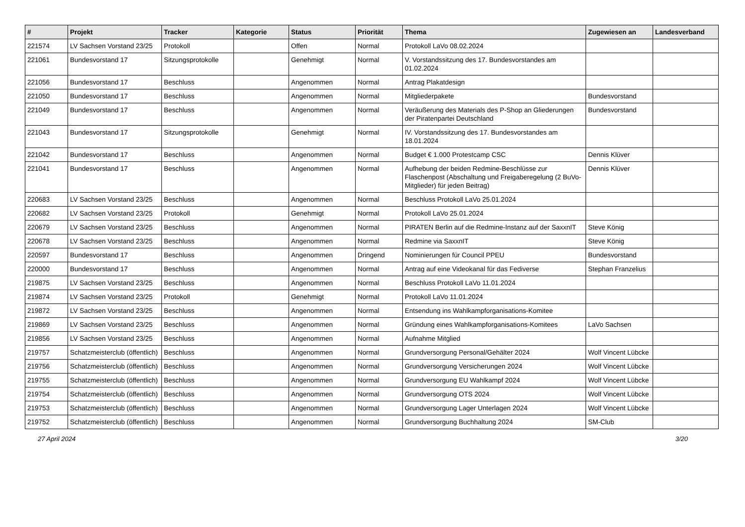| # | Projekt | Tracker | Kategorie | Status | Priorität | Thema | Zugewiesen an | Landesverband |
| --- | --- | --- | --- | --- | --- | --- | --- | --- |
| 221574 | LV Sachsen Vorstand 23/25 | Protokoll | | Offen | Normal | Protokoll LaVo 08.02.2024 | | |
| 221061 | Bundesvorstand 17 | Sitzungsprotokolle | | Genehmigt | Normal | V. Vorstandssitzung des 17. Bundesvorstandes am 01.02.2024 | | |
| 221056 | Bundesvorstand 17 | Beschluss | | Angenommen | Normal | Antrag Plakatdesign | | |
| 221050 | Bundesvorstand 17 | Beschluss | | Angenommen | Normal | Mitgliederpakete | Bundesvorstand | |
| 221049 | Bundesvorstand 17 | Beschluss | | Angenommen | Normal | Veräußerung des Materials des P-Shop an Gliederungen der Piratenpartei Deutschland | Bundesvorstand | |
| 221043 | Bundesvorstand 17 | Sitzungsprotokolle | | Genehmigt | Normal | IV. Vorstandssitzung des 17. Bundesvorstandes am 18.01.2024 | | |
| 221042 | Bundesvorstand 17 | Beschluss | | Angenommen | Normal | Budget € 1.000 Protestcamp CSC | Dennis Klüver | |
| 221041 | Bundesvorstand 17 | Beschluss | | Angenommen | Normal | Aufhebung der beiden Redmine-Beschlüsse zur Flaschenpost (Abschaltung und Freigaberegelung (2 BuVo-Mitglieder) für jeden Beitrag) | Dennis Klüver | |
| 220683 | LV Sachsen Vorstand 23/25 | Beschluss | | Angenommen | Normal | Beschluss Protokoll LaVo 25.01.2024 | | |
| 220682 | LV Sachsen Vorstand 23/25 | Protokoll | | Genehmigt | Normal | Protokoll LaVo 25.01.2024 | | |
| 220679 | LV Sachsen Vorstand 23/25 | Beschluss | | Angenommen | Normal | PIRATEN Berlin auf die Redmine-Instanz auf der SaxxnIT | Steve König | |
| 220678 | LV Sachsen Vorstand 23/25 | Beschluss | | Angenommen | Normal | Redmine via SaxxnIT | Steve König | |
| 220597 | Bundesvorstand 17 | Beschluss | | Angenommen | Dringend | Nominierungen für Council PPEU | Bundesvorstand | |
| 220000 | Bundesvorstand 17 | Beschluss | | Angenommen | Normal | Antrag auf eine Videokanal für das Fediverse | Stephan Franzelius | |
| 219875 | LV Sachsen Vorstand 23/25 | Beschluss | | Angenommen | Normal | Beschluss Protokoll LaVo 11.01.2024 | | |
| 219874 | LV Sachsen Vorstand 23/25 | Protokoll | | Genehmigt | Normal | Protokoll LaVo 11.01.2024 | | |
| 219872 | LV Sachsen Vorstand 23/25 | Beschluss | | Angenommen | Normal | Entsendung ins Wahlkampforganisations-Komitee | | |
| 219869 | LV Sachsen Vorstand 23/25 | Beschluss | | Angenommen | Normal | Gründung eines Wahlkampforganisations-Komitees | LaVo Sachsen | |
| 219856 | LV Sachsen Vorstand 23/25 | Beschluss | | Angenommen | Normal | Aufnahme Mitglied | | |
| 219757 | Schatzmeisterclub (öffentlich) | Beschluss | | Angenommen | Normal | Grundversorgung Personal/Gehälter 2024 | Wolf Vincent Lübcke | |
| 219756 | Schatzmeisterclub (öffentlich) | Beschluss | | Angenommen | Normal | Grundversorgung Versicherungen 2024 | Wolf Vincent Lübcke | |
| 219755 | Schatzmeisterclub (öffentlich) | Beschluss | | Angenommen | Normal | Grundversorgung EU Wahlkampf 2024 | Wolf Vincent Lübcke | |
| 219754 | Schatzmeisterclub (öffentlich) | Beschluss | | Angenommen | Normal | Grundversorgung OTS 2024 | Wolf Vincent Lübcke | |
| 219753 | Schatzmeisterclub (öffentlich) | Beschluss | | Angenommen | Normal | Grundversorgung Lager Unterlagen 2024 | Wolf Vincent Lübcke | |
| 219752 | Schatzmeisterclub (öffentlich) | Beschluss | | Angenommen | Normal | Grundversorgung Buchhaltung 2024 | SM-Club | |
27 April 2024 3/20